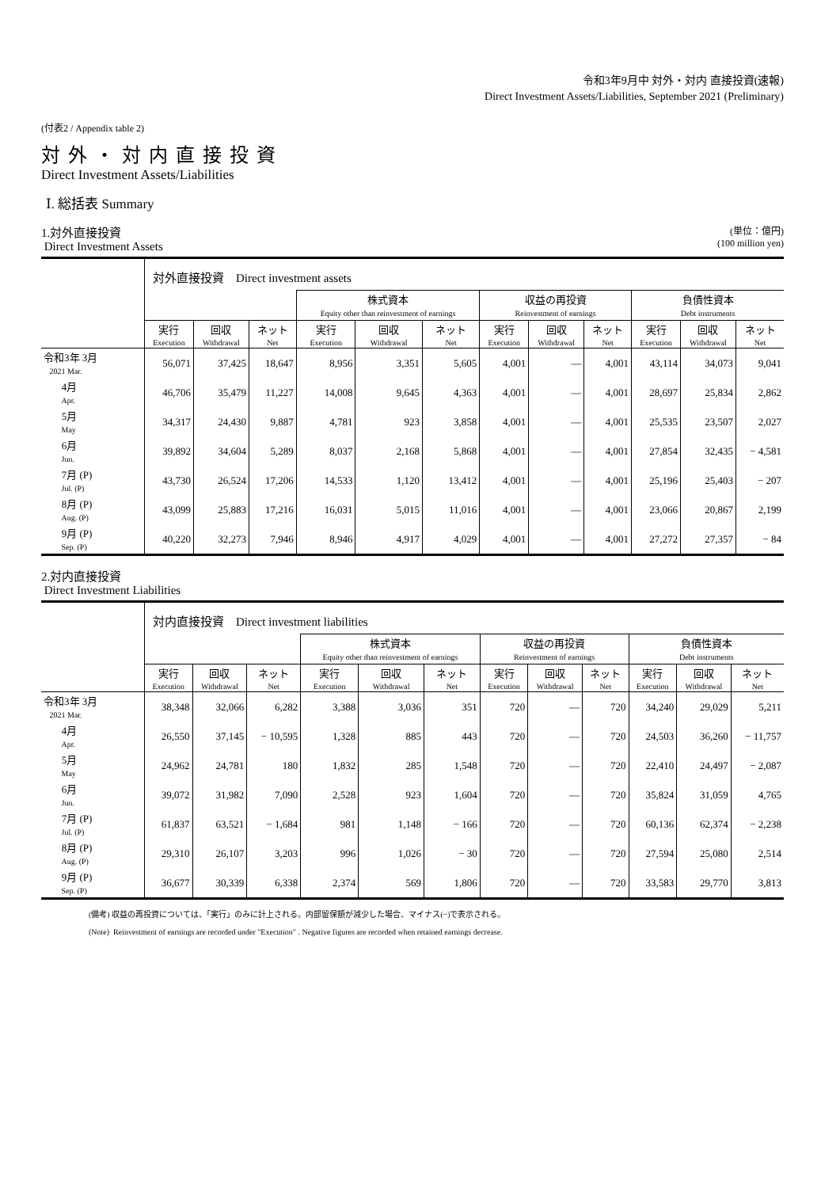令和3年9月中 対外・対内 直接投資(速報)
Direct Investment Assets/Liabilities, September 2021 (Preliminary)
(付表2 / Appendix table 2)
対外・対内直接投資
Direct Investment Assets/Liabilities
Ⅰ. 総括表 Summary
1.対外直接投資
Direct Investment Assets
(単位：億円)
(100 million yen)
| | 対外直接投資 Direct investment assets | | | | | | | | | | | |
| | | | | 株式資本 Equity other than reinvestment of earnings | | | 収益の再投資 Reinvestment of earnings | | | 負債性資本 Debt instruments | | |
| | 実行 | 回収 | ネット | 実行 | 回収 | ネット | 実行 | 回収 | ネット | 実行 | 回収 | ネット |
| | Execution | Withdrawal | Net | Execution | Withdrawal | Net | Execution | Withdrawal | Net | Execution | Withdrawal | Net |
| 令和3年 3月 2021 Mar. | 56,071 | 37,425 | 18,647 | 8,956 | 3,351 | 5,605 | 4,001 | — | 4,001 | 43,114 | 34,073 | 9,041 |
| 4月 Apr. | 46,706 | 35,479 | 11,227 | 14,008 | 9,645 | 4,363 | 4,001 | — | 4,001 | 28,697 | 25,834 | 2,862 |
| 5月 May | 34,317 | 24,430 | 9,887 | 4,781 | 923 | 3,858 | 4,001 | — | 4,001 | 25,535 | 23,507 | 2,027 |
| 6月 Jun. | 39,892 | 34,604 | 5,289 | 8,037 | 2,168 | 5,868 | 4,001 | — | 4,001 | 27,854 | 32,435 | − 4,581 |
| 7月 (P) Jul. (P) | 43,730 | 26,524 | 17,206 | 14,533 | 1,120 | 13,412 | 4,001 | — | 4,001 | 25,196 | 25,403 | − 207 |
| 8月 (P) Aug. (P) | 43,099 | 25,883 | 17,216 | 16,031 | 5,015 | 11,016 | 4,001 | — | 4,001 | 23,066 | 20,867 | 2,199 |
| 9月 (P) Sep. (P) | 40,220 | 32,273 | 7,946 | 8,946 | 4,917 | 4,029 | 4,001 | — | 4,001 | 27,272 | 27,357 | − 84 |
2.対内直接投資
Direct Investment Liabilities
| | 対内直接投資 Direct investment liabilities | | | | | | | | | | | |
| | | | | 株式資本 Equity other than reinvestment of earnings | | | 収益の再投資 Reinvestment of earnings | | | 負債性資本 Debt instruments | | |
| | 実行 | 回収 | ネット | 実行 | 回収 | ネット | 実行 | 回収 | ネット | 実行 | 回収 | ネット |
| | Execution | Withdrawal | Net | Execution | Withdrawal | Net | Execution | Withdrawal | Net | Execution | Withdrawal | Net |
| 令和3年 3月 2021 Mar. | 38,348 | 32,066 | 6,282 | 3,388 | 3,036 | 351 | 720 | — | 720 | 34,240 | 29,029 | 5,211 |
| 4月 Apr. | 26,550 | 37,145 | − 10,595 | 1,328 | 885 | 443 | 720 | — | 720 | 24,503 | 36,260 | − 11,757 |
| 5月 May | 24,962 | 24,781 | 180 | 1,832 | 285 | 1,548 | 720 | — | 720 | 22,410 | 24,497 | − 2,087 |
| 6月 Jun. | 39,072 | 31,982 | 7,090 | 2,528 | 923 | 1,604 | 720 | — | 720 | 35,824 | 31,059 | 4,765 |
| 7月 (P) Jul. (P) | 61,837 | 63,521 | − 1,684 | 981 | 1,148 | − 166 | 720 | — | 720 | 60,136 | 62,374 | − 2,238 |
| 8月 (P) Aug. (P) | 29,310 | 26,107 | 3,203 | 996 | 1,026 | − 30 | 720 | — | 720 | 27,594 | 25,080 | 2,514 |
| 9月 (P) Sep. (P) | 36,677 | 30,339 | 6,338 | 2,374 | 569 | 1,806 | 720 | — | 720 | 33,583 | 29,770 | 3,813 |
(備考) 収益の再投資については、「実行」のみに計上される。内部留保額が減少した場合、マイナス(−)で表示される。
(Note) Reinvestment of earnings are recorded under "Execution" . Negative figures are recorded when retained earnings decrease.